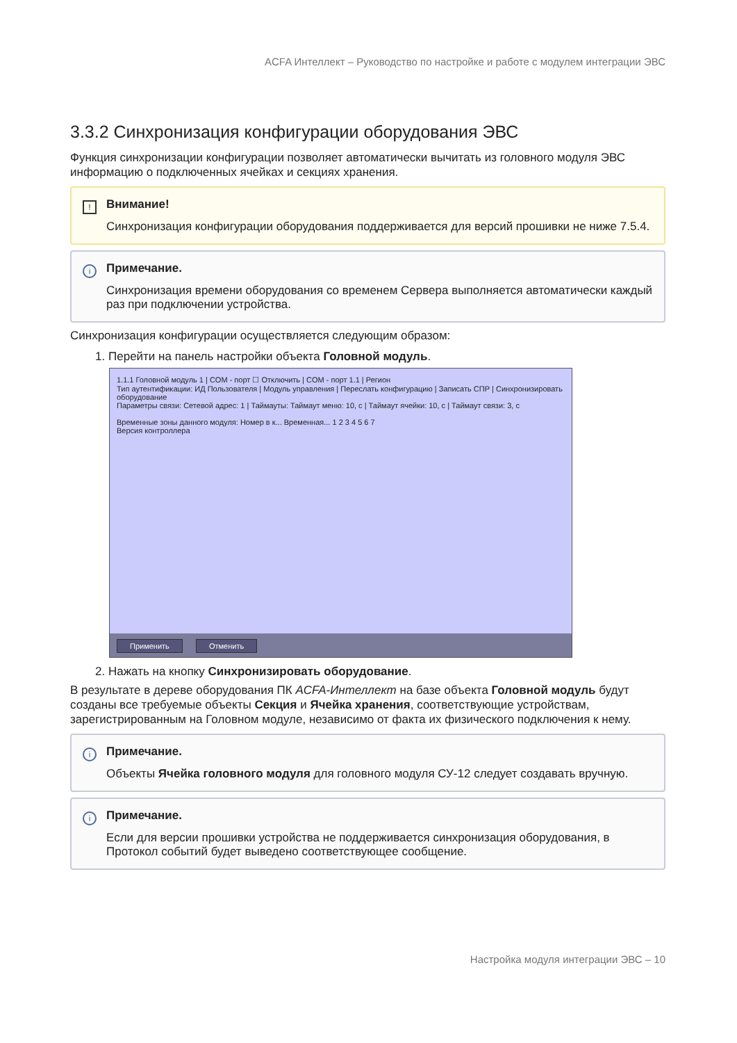ACFA Интеллект – Руководство по настройке и работе с модулем интеграции ЭВС
3.3.2 Синхронизация конфигурации оборудования ЭВС
Функция синхронизации конфигурации позволяет автоматически вычитать из головного модуля ЭВС информацию о подключенных ячейках и секциях хранения.
!
Внимание!
Синхронизация конфигурации оборудования поддерживается для версий прошивки не ниже 7.5.4.
i
Примечание.
Синхронизация времени оборудования со временем Сервера выполняется автоматически каждый раз при подключении устройства.
Синхронизация конфигурации осуществляется следующим образом:
1. Перейти на панель настройки объекта Головной модуль.
1.1.1 Головной модуль 1 | COM - порт ☐ Отключить | COM - порт 1.1 | Регион
Тип аутентификации: ИД Пользователя | Модуль управления | Переслать конфигурацию | Записать СПР | Синхронизировать оборудование
Параметры связи: Сетевой адрес: 1 | Таймауты: Таймаут меню: 10, с | Таймаут ячейки: 10, с | Таймаут связи: 3, с
Временные зоны данного модуля: Номер в к... Временная... 1 2 3 4 5 6 7
Версия контроллера
Применить Отменить
2. Нажать на кнопку Синхронизировать оборудование.
В результате в дереве оборудования ПК ACFA-Интеллект на базе объекта Головной модуль будут созданы все требуемые объекты Секция и Ячейка хранения, соответствующие устройствам, зарегистрированным на Головном модуле, независимо от факта их физического подключения к нему.
i
Примечание.
Объекты Ячейка головного модуля для головного модуля СУ-12 следует создавать вручную.
i
Примечание.
Если для версии прошивки устройства не поддерживается синхронизация оборудования, в Протокол событий будет выведено соответствующее сообщение.
Настройка модуля интеграции ЭВС – 10